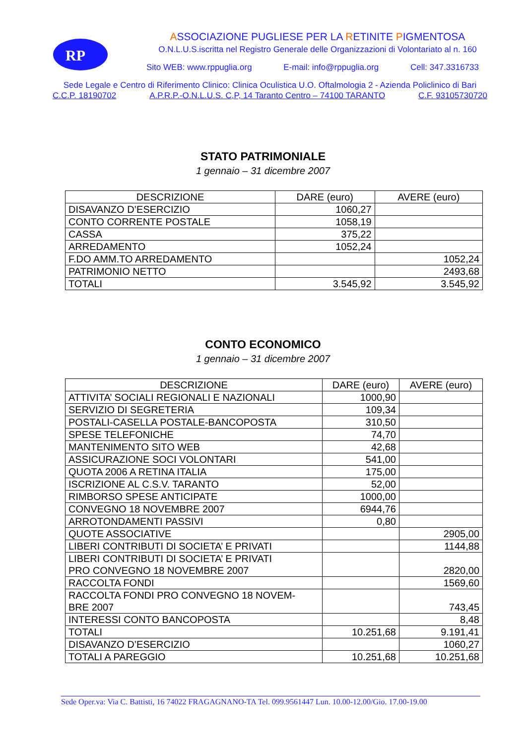RP
ASSOCIAZIONE PUGLIESE PER LA RETINITE PIGMENTOSA
O.N.L.U.S.iscritta nel Registro Generale delle Organizzazioni di Volontariato al n. 160
Sito WEB: www.rppuglia.org E-mail: info@rppuglia.org Cell: 347.3316733
Sede Legale e Centro di Riferimento Clinico: Clinica Oculistica U.O. Oftalmologia 2 - Azienda Policlinico di Bari
C.C.P. 18190702 A.P.R.P.-O.N.L.U.S. C,P, 14 Taranto Centro – 74100 TARANTO C.F. 93105730720
STATO PATRIMONIALE
1 gennaio – 31 dicembre 2007
| DESCRIZIONE | DARE (euro) | AVERE (euro) |
| --- | --- | --- |
| DISAVANZO D’ESERCIZIO | 1060,27 | |
| CONTO CORRENTE POSTALE | 1058,19 | |
| CASSA | 375,22 | |
| ARREDAMENTO | 1052,24 | |
| F.DO AMM.TO ARREDAMENTO | | 1052,24 |
| PATRIMONIO NETTO | | 2493,68 |
| TOTALI | 3.545,92 | 3.545,92 |
CONTO ECONOMICO
1 gennaio – 31 dicembre 2007
| DESCRIZIONE | DARE (euro) | AVERE (euro) |
| --- | --- | --- |
| ATTIVITA’ SOCIALI REGIONALI E NAZIONALI | 1000,90 | |
| SERVIZIO DI SEGRETERIA | 109,34 | |
| POSTALI-CASELLA POSTALE-BANCOPOSTA | 310,50 | |
| SPESE TELEFONICHE | 74,70 | |
| MANTENIMENTO SITO WEB | 42,68 | |
| ASSICURAZIONE SOCI VOLONTARI | 541,00 | |
| QUOTA 2006 A RETINA ITALIA | 175,00 | |
| ISCRIZIONE AL C.S.V. TARANTO | 52,00 | |
| RIMBORSO SPESE ANTICIPATE | 1000,00 | |
| CONVEGNO 18 NOVEMBRE 2007 | 6944,76 | |
| ARROTONDAMENTI PASSIVI | 0,80 | |
| QUOTE ASSOCIATIVE | | 2905,00 |
| LIBERI CONTRIBUTI DI SOCIETA’ E PRIVATI | | 1144,88 |
| LIBERI CONTRIBUTI DI SOCIETA’ E PRIVATI PRO CONVEGNO 18 NOVEMBRE 2007 | | 2820,00 |
| RACCOLTA FONDI | | 1569,60 |
| RACCOLTA FONDI PRO CONVEGNO 18 NOVEM- BRE 2007 | | 743,45 |
| INTERESSI CONTO BANCOPOSTA | | 8,48 |
| TOTALI | 10.251,68 | 9.191,41 |
| DISAVANZO D’ESERCIZIO | | 1060,27 |
| TOTALI A PAREGGIO | 10.251,68 | 10.251,68 |
Sede Oper.va: Via C. Battisti, 16 74022 FRAGAGNANO-TA Tel. 099.9561447 Lun. 10.00-12.00/Gio. 17.00-19.00